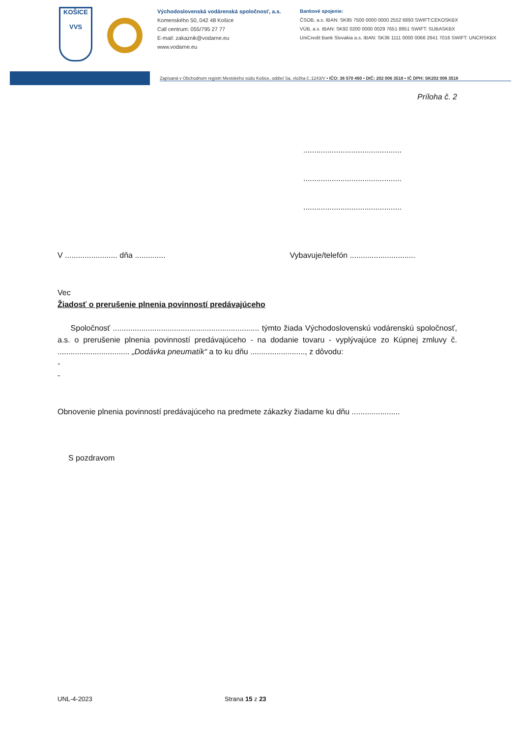KOŠICE
VVS
Východoslovenská vodárenská spoločnosť, a.s.
Komenského 50, 042 48 Košice
Call centrum: 055/795 27 77
E-mail: zakaznik@vodarne.eu
www.vodarne.eu
Bankové spojenie:
ČSOB, a.s. IBAN: SK95 7500 0000 0000 2552 6893 SWIFT:CEKOSKBX
VÚB, a.s. IBAN: SK92 0200 0000 0029 7651 8951 SWIFT: SUBASKBX
UniCredit Bank Slovakia a.s. IBAN: SK36 1111 0000 0066 2641 7016 SWIFT: UNCRSKBX
Zapísaná v Obchodnom registri Mestského súdu Košice, oddiel Sa, vložka č.:1243/V • IČO: 36 570 460 • DIČ: 202 006 3518 • IČ DPH: SK202 006 3518
Príloha č. 2
.............................................
.............................................
.............................................
V ........................ dňa .............. Vybavuje/telefón ..............................
Vec
Žiadosť o prerušenie plnenia povinností predávajúceho
Spoločnosť ................................................................... týmto žiada Východoslovenskú vodárenskú spoločnosť, a.s. o prerušenie plnenia povinností predávajúceho - na dodanie tovaru - vyplývajúce zo Kúpnej zmluvy č. ................................. „Dodávka pneumatík“ a to ku dňu ........................., z dôvodu:
-
-
Obnovenie plnenia povinností predávajúceho na predmete zákazky žiadame ku dňu ......................
S pozdravom
UNL-4-2023 Strana 15 z 23